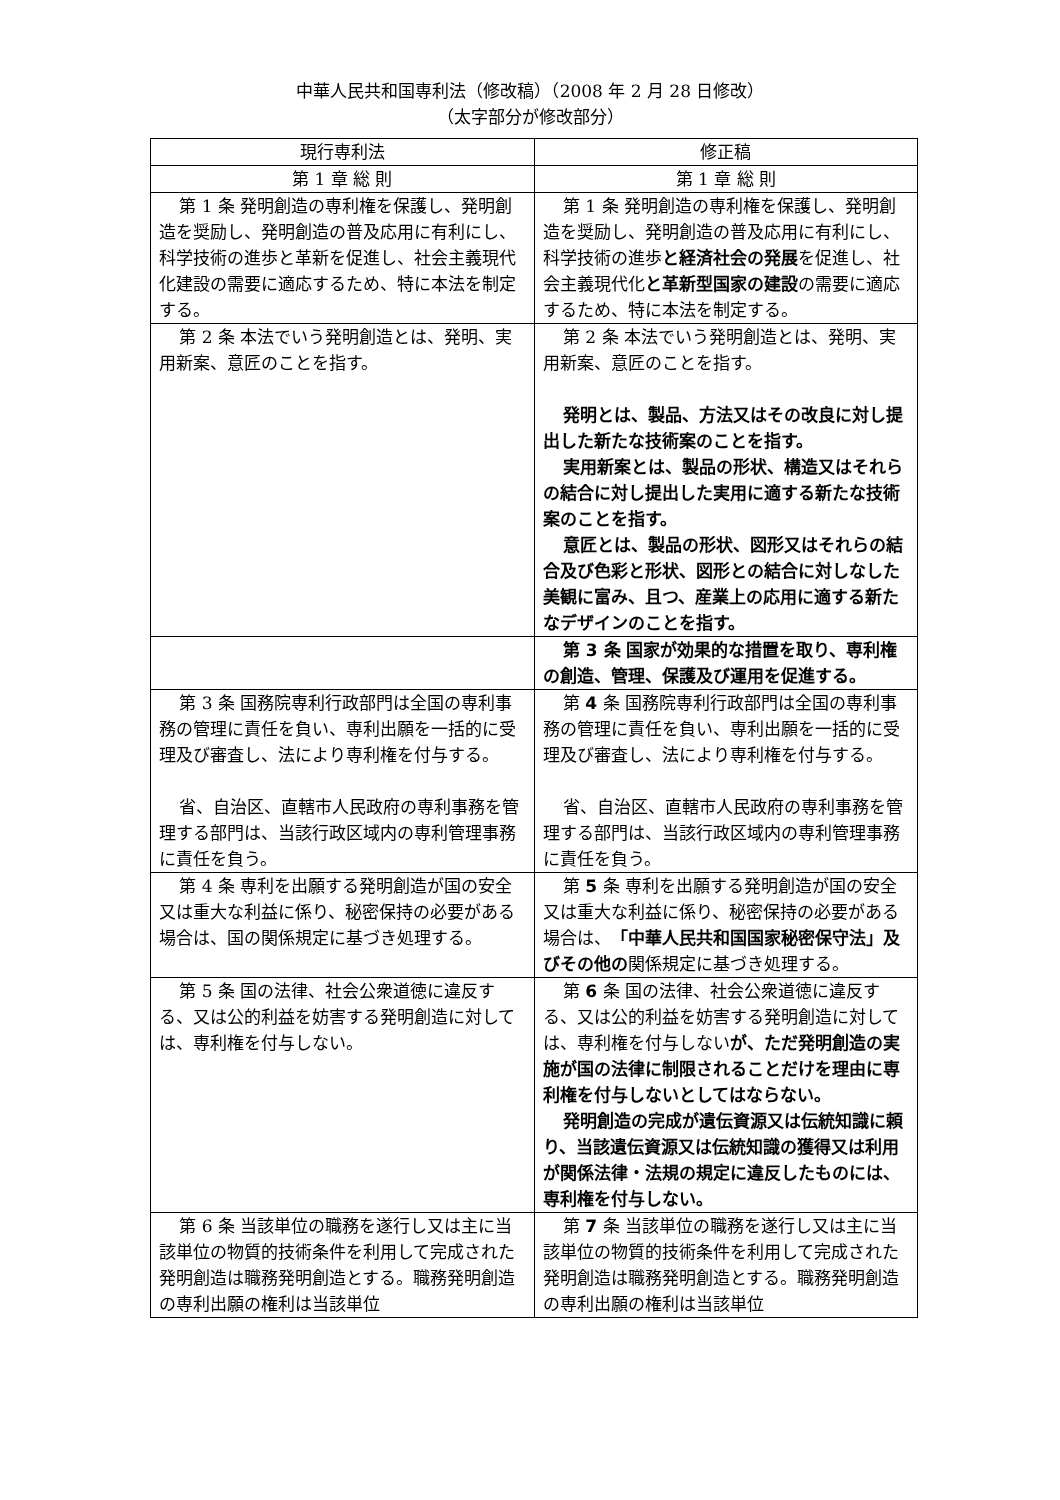中華人民共和国専利法（修改稿）（2008 年 2 月 28 日修改）
（太字部分が修改部分）
| 現行専利法 | 修正稿 |
| --- | --- |
| 第 1 章 総 則 | 第 1 章 総 則 |
| 第 1 条 発明創造の専利権を保護し、発明創造を奨励し、発明創造の普及応用に有利にし、科学技術の進歩と革新を促進し、社会主義現代化建設の需要に適応するため、特に本法を制定する。 | 第 1 条 発明創造の専利権を保護し、発明創造を奨励し、発明創造の普及応用に有利にし、科学技術の進歩 と経済社会の発展 を促進し、社会主義現代化 と革新型国家の建設 の需要に適応するため、特に本法を制定する。 |
| 第 2 条 本法でいう発明創造とは、発明、実用新案、意匠のことを指す。 | 第 2 条 本法でいう発明創造とは、発明、実用新案、意匠のことを指す。 発明とは、製品、方法又はその改良に対し提出した新たな技術案のことを指す。 実用新案とは、製品の形状、構造又はそれらの結合に対し提出した実用に適する新たな技術案のことを指す。 意匠とは、製品の形状、図形又はそれらの結合及び色彩と形状、図形との結合に対しなした美観に富み、且つ、産業上の応用に適する新たなデザインのことを指す。 |
| | 第 3 条 国家が効果的な措置を取り、専利権の創造、管理、保護及び運用を促進する。 |
| 第 3 条 国務院専利行政部門は全国の専利事務の管理に責任を負い、専利出願を一括的に受理及び審査し、法により専利権を付与する。 省、自治区、直轄市人民政府の専利事務を管理する部門は、当該行政区域内の専利管理事務に責任を負う。 | 第 4 条 国務院専利行政部門は全国の専利事務の管理に責任を負い、専利出願を一括的に受理及び審査し、法により専利権を付与する。 省、自治区、直轄市人民政府の専利事務を管理する部門は、当該行政区域内の専利管理事務に責任を負う。 |
| 第 4 条 専利を出願する発明創造が国の安全又は重大な利益に係り、秘密保持の必要がある場合は、国の関係規定に基づき処理する。 | 第 5 条 専利を出願する発明創造が国の安全又は重大な利益に係り、秘密保持の必要がある場合は、 「中華人民共和国国家秘密保守法」及びその他の 関係規定に基づき処理する。 |
| 第 5 条 国の法律、社会公衆道徳に違反する、又は公的利益を妨害する発明創造に対しては、専利権を付与しない。 | 第 6 条 国の法律、社会公衆道徳に違反する、又は公的利益を妨害する発明創造に対しては、専利権を付与しない が、ただ発明創造の実施が国の法律に制限されることだけを理由に専利権を付与しないとしてはならない。 発明創造の完成が遺伝資源又は伝統知識に頼り、当該遺伝資源又は伝統知識の獲得又は利用が関係法律・法規の規定に違反したものには、専利権を付与しない。 |
| 第 6 条 当該単位の職務を遂行し又は主に当該単位の物質的技術条件を利用して完成された発明創造は職務発明創造とする。職務発明創造の専利出願の権利は当該単位 | 第 7 条 当該単位の職務を遂行し又は主に当該単位の物質的技術条件を利用して完成された発明創造は職務発明創造とする。職務発明創造の専利出願の権利は当該単位 |